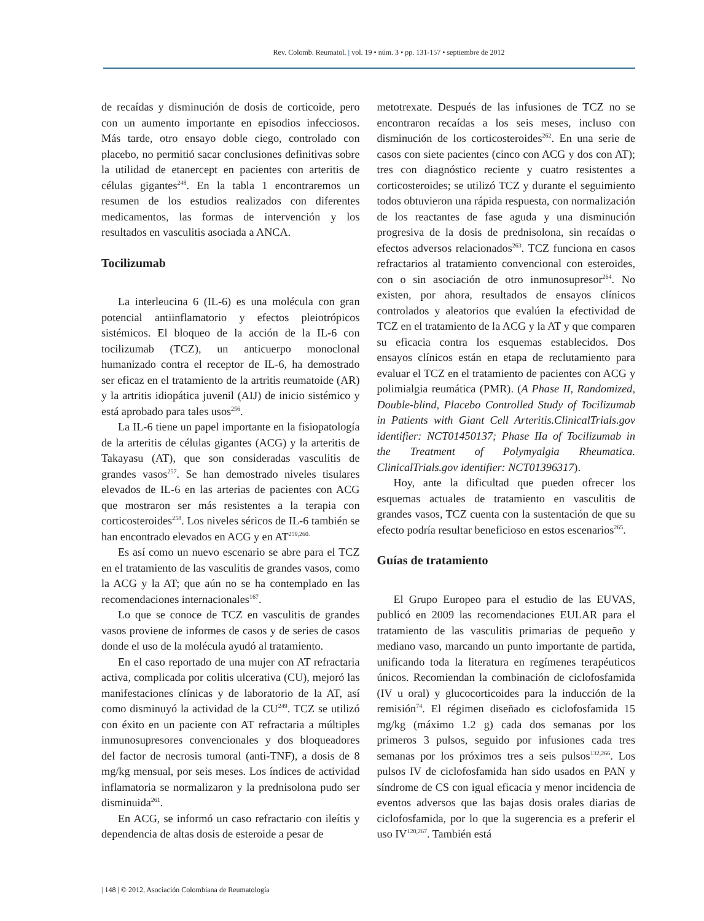Rev. Colomb. Reumatol. | vol. 19 • núm. 3 • pp. 131-157 • septiembre de 2012
de recaídas y disminución de dosis de corticoide, pero con un aumento importante en episodios infecciosos. Más tarde, otro ensayo doble ciego, controlado con placebo, no permitió sacar conclusiones definitivas sobre la utilidad de etanercept en pacientes con arteritis de células gigantes<sup>248</sup>. En la tabla 1 encontraremos un resumen de los estudios realizados con diferentes medicamentos, las formas de intervención y los resultados en vasculitis asociada a ANCA.
Tocilizumab
La interleucina 6 (IL-6) es una molécula con gran potencial antiinflamatorio y efectos pleiotrópicos sistémicos. El bloqueo de la acción de la IL-6 con tocilizumab (TCZ), un anticuerpo monoclonal humanizado contra el receptor de IL-6, ha demostrado ser eficaz en el tratamiento de la artritis reumatoide (AR) y la artritis idiopática juvenil (AIJ) de inicio sistémico y está aprobado para tales usos<sup>256</sup>.
La IL-6 tiene un papel importante en la fisiopatología de la arteritis de células gigantes (ACG) y la arteritis de Takayasu (AT), que son consideradas vasculitis de grandes vasos<sup>257</sup>. Se han demostrado niveles tisulares elevados de IL-6 en las arterias de pacientes con ACG que mostraron ser más resistentes a la terapia con corticosteroides<sup>258</sup>. Los niveles séricos de IL-6 también se han encontrado elevados en ACG y en AT<sup>259,260.</sup>
Es así como un nuevo escenario se abre para el TCZ en el tratamiento de las vasculitis de grandes vasos, como la ACG y la AT; que aún no se ha contemplado en las recomendaciones internacionales<sup>167</sup>.
Lo que se conoce de TCZ en vasculitis de grandes vasos proviene de informes de casos y de series de casos donde el uso de la molécula ayudó al tratamiento.
En el caso reportado de una mujer con AT refractaria activa, complicada por colitis ulcerativa (CU), mejoró las manifestaciones clínicas y de laboratorio de la AT, así como disminuyó la actividad de la CU<sup>249</sup>. TCZ se utilizó con éxito en un paciente con AT refractaria a múltiples inmunosupresores convencionales y dos bloqueadores del factor de necrosis tumoral (anti-TNF), a dosis de 8 mg/kg mensual, por seis meses. Los índices de actividad inflamatoria se normalizaron y la prednisolona pudo ser disminuida<sup>261</sup>.
En ACG, se informó un caso refractario con ileítis y dependencia de altas dosis de esteroide a pesar de
metotrexate. Después de las infusiones de TCZ no se encontraron recaídas a los seis meses, incluso con disminución de los corticosteroides<sup>262</sup>. En una serie de casos con siete pacientes (cinco con ACG y dos con AT); tres con diagnóstico reciente y cuatro resistentes a corticosteroides; se utilizó TCZ y durante el seguimiento todos obtuvieron una rápida respuesta, con normalización de los reactantes de fase aguda y una disminución progresiva de la dosis de prednisolona, sin recaídas o efectos adversos relacionados<sup>263</sup>. TCZ funciona en casos refractarios al tratamiento convencional con esteroides, con o sin asociación de otro inmunosupresor<sup>264</sup>. No existen, por ahora, resultados de ensayos clínicos controlados y aleatorios que evalúen la efectividad de TCZ en el tratamiento de la ACG y la AT y que comparen su eficacia contra los esquemas establecidos. Dos ensayos clínicos están en etapa de reclutamiento para evaluar el TCZ en el tratamiento de pacientes con ACG y polimialgia reumática (PMR). (A Phase II, Randomized, Double-blind, Placebo Controlled Study of Tocilizumab in Patients with Giant Cell Arteritis.ClinicalTrials.gov identifier: NCT01450137; Phase IIa of Tocilizumab in the Treatment of Polymyalgia Rheumatica. ClinicalTrials.gov identifier: NCT01396317).
Hoy, ante la dificultad que pueden ofrecer los esquemas actuales de tratamiento en vasculitis de grandes vasos, TCZ cuenta con la sustentación de que su efecto podría resultar beneficioso en estos escenarios<sup>265</sup>.
Guías de tratamiento
El Grupo Europeo para el estudio de las EUVAS, publicó en 2009 las recomendaciones EULAR para el tratamiento de las vasculitis primarias de pequeño y mediano vaso, marcando un punto importante de partida, unificando toda la literatura en regímenes terapéuticos únicos. Recomiendan la combinación de ciclofosfamida (IV u oral) y glucocorticoides para la inducción de la remisión<sup>74</sup>. El régimen diseñado es ciclofosfamida 15 mg/kg (máximo 1.2 g) cada dos semanas por los primeros 3 pulsos, seguido por infusiones cada tres semanas por los próximos tres a seis pulsos<sup>132,266</sup>. Los pulsos IV de ciclofosfamida han sido usados en PAN y síndrome de CS con igual eficacia y menor incidencia de eventos adversos que las bajas dosis orales diarias de ciclofosfamida, por lo que la sugerencia es a preferir el uso IV<sup>120,267</sup>. También está
| 148 | © 2012, Asociación Colombiana de Reumatología